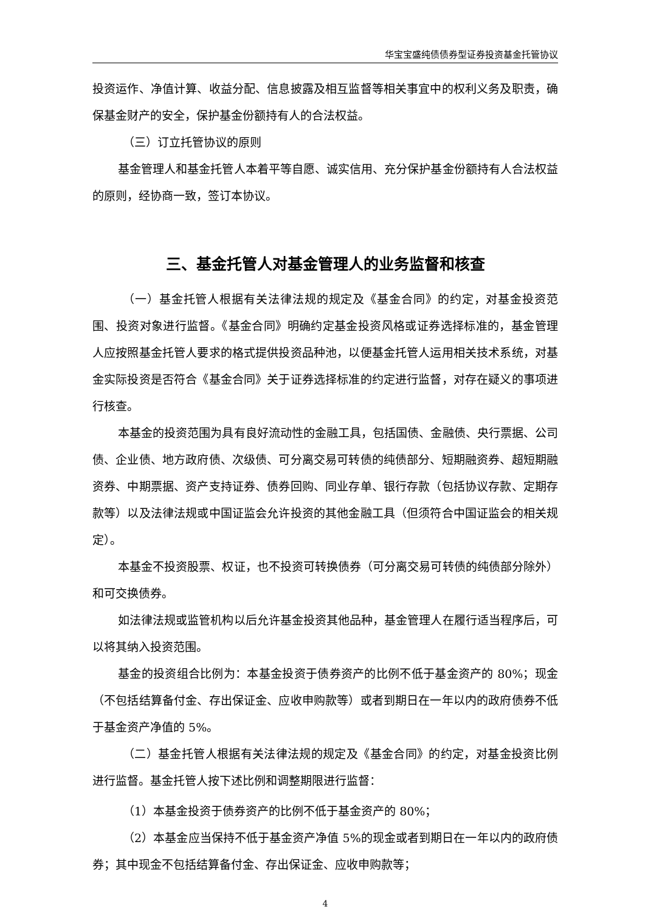华宝宝盛纯债债券型证券投资基金托管协议
投资运作、净值计算、收益分配、信息披露及相互监督等相关事宜中的权利义务及职责，确保基金财产的安全，保护基金份额持有人的合法权益。
（三）订立托管协议的原则
基金管理人和基金托管人本着平等自愿、诚实信用、充分保护基金份额持有人合法权益的原则，经协商一致，签订本协议。
三、基金托管人对基金管理人的业务监督和核查
（一）基金托管人根据有关法律法规的规定及《基金合同》的约定，对基金投资范围、投资对象进行监督。《基金合同》明确约定基金投资风格或证券选择标准的，基金管理人应按照基金托管人要求的格式提供投资品种池，以便基金托管人运用相关技术系统，对基金实际投资是否符合《基金合同》关于证券选择标准的约定进行监督，对存在疑义的事项进行核查。
本基金的投资范围为具有良好流动性的金融工具，包括国债、金融债、央行票据、公司债、企业债、地方政府债、次级债、可分离交易可转债的纯债部分、短期融资券、超短期融资券、中期票据、资产支持证券、债券回购、同业存单、银行存款（包括协议存款、定期存款等）以及法律法规或中国证监会允许投资的其他金融工具（但须符合中国证监会的相关规定）。
本基金不投资股票、权证，也不投资可转换债券（可分离交易可转债的纯债部分除外）和可交换债券。
如法律法规或监管机构以后允许基金投资其他品种，基金管理人在履行适当程序后，可以将其纳入投资范围。
基金的投资组合比例为：本基金投资于债券资产的比例不低于基金资产的 80%；现金（不包括结算备付金、存出保证金、应收申购款等）或者到期日在一年以内的政府债券不低于基金资产净值的 5%。
（二）基金托管人根据有关法律法规的规定及《基金合同》的约定，对基金投资比例进行监督。基金托管人按下述比例和调整期限进行监督：
（1）本基金投资于债券资产的比例不低于基金资产的 80%；
（2）本基金应当保持不低于基金资产净值 5%的现金或者到期日在一年以内的政府债券；其中现金不包括结算备付金、存出保证金、应收申购款等；
4